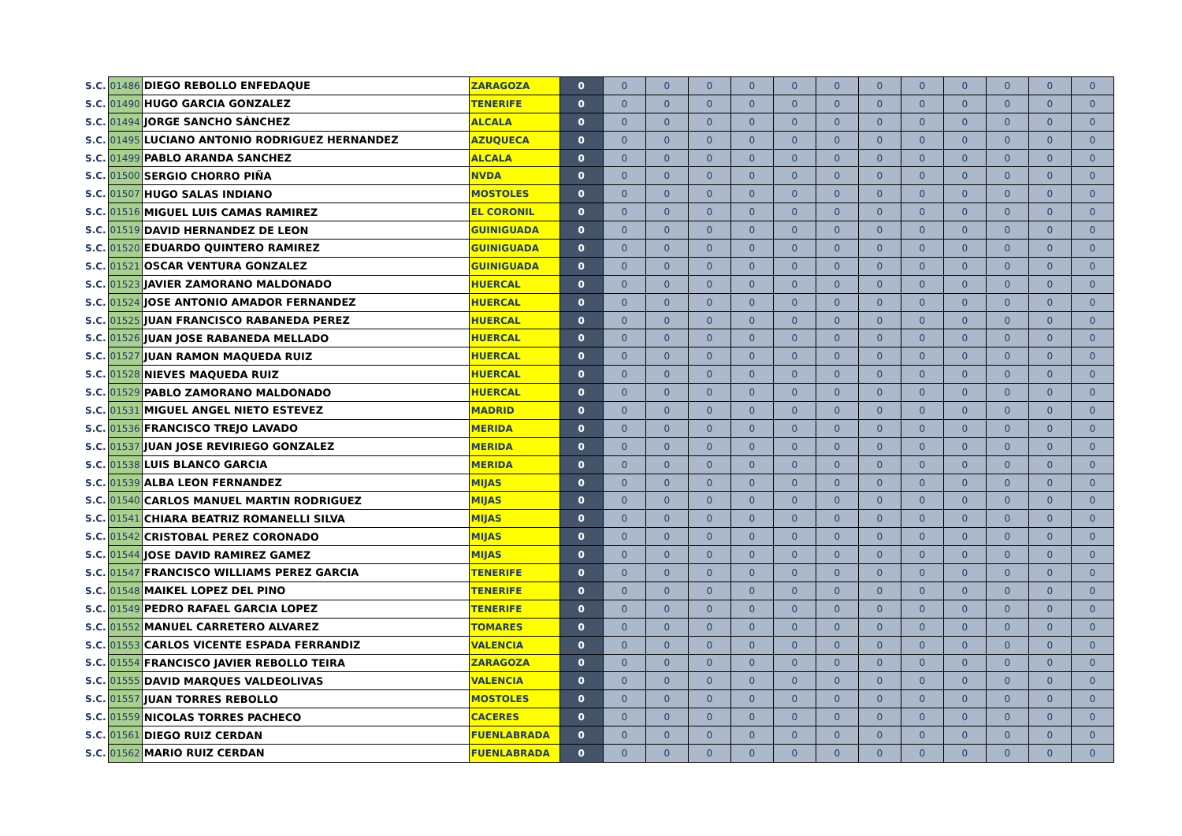| S.C. | 01486 | DIEGO REBOLLO ENFEDAQUE | ZARAGOZA | 0 | 0 | 0 | 0 | 0 | 0 | 0 | 0 | 0 | 0 | 0 | 0 | 0 |
| S.C. | 01490 | HUGO GARCIA GONZALEZ | TENERIFE | 0 | 0 | 0 | 0 | 0 | 0 | 0 | 0 | 0 | 0 | 0 | 0 | 0 |
| S.C. | 01494 | JORGE SANCHO SÁNCHEZ | ALCALA | 0 | 0 | 0 | 0 | 0 | 0 | 0 | 0 | 0 | 0 | 0 | 0 | 0 |
| S.C. | 01495 | LUCIANO ANTONIO RODRIGUEZ HERNANDEZ | AZUQUECA | 0 | 0 | 0 | 0 | 0 | 0 | 0 | 0 | 0 | 0 | 0 | 0 | 0 |
| S.C. | 01499 | PABLO ARANDA SANCHEZ | ALCALA | 0 | 0 | 0 | 0 | 0 | 0 | 0 | 0 | 0 | 0 | 0 | 0 | 0 |
| S.C. | 01500 | SERGIO CHORRO PIÑA | NVDA | 0 | 0 | 0 | 0 | 0 | 0 | 0 | 0 | 0 | 0 | 0 | 0 | 0 |
| S.C. | 01507 | HUGO SALAS INDIANO | MOSTOLES | 0 | 0 | 0 | 0 | 0 | 0 | 0 | 0 | 0 | 0 | 0 | 0 | 0 |
| S.C. | 01516 | MIGUEL LUIS CAMAS RAMIREZ | EL CORONIL | 0 | 0 | 0 | 0 | 0 | 0 | 0 | 0 | 0 | 0 | 0 | 0 | 0 |
| S.C. | 01519 | DAVID HERNANDEZ DE LEON | GUINIGUADA | 0 | 0 | 0 | 0 | 0 | 0 | 0 | 0 | 0 | 0 | 0 | 0 | 0 |
| S.C. | 01520 | EDUARDO QUINTERO RAMIREZ | GUINIGUADA | 0 | 0 | 0 | 0 | 0 | 0 | 0 | 0 | 0 | 0 | 0 | 0 | 0 |
| S.C. | 01521 | OSCAR VENTURA GONZALEZ | GUINIGUADA | 0 | 0 | 0 | 0 | 0 | 0 | 0 | 0 | 0 | 0 | 0 | 0 | 0 |
| S.C. | 01523 | JAVIER ZAMORANO MALDONADO | HUERCAL | 0 | 0 | 0 | 0 | 0 | 0 | 0 | 0 | 0 | 0 | 0 | 0 | 0 |
| S.C. | 01524 | JOSE ANTONIO AMADOR FERNANDEZ | HUERCAL | 0 | 0 | 0 | 0 | 0 | 0 | 0 | 0 | 0 | 0 | 0 | 0 | 0 |
| S.C. | 01525 | JUAN FRANCISCO RABANEDA PEREZ | HUERCAL | 0 | 0 | 0 | 0 | 0 | 0 | 0 | 0 | 0 | 0 | 0 | 0 | 0 |
| S.C. | 01526 | JUAN JOSE RABANEDA MELLADO | HUERCAL | 0 | 0 | 0 | 0 | 0 | 0 | 0 | 0 | 0 | 0 | 0 | 0 | 0 |
| S.C. | 01527 | JUAN RAMON MAQUEDA RUIZ | HUERCAL | 0 | 0 | 0 | 0 | 0 | 0 | 0 | 0 | 0 | 0 | 0 | 0 | 0 |
| S.C. | 01528 | NIEVES MAQUEDA RUIZ | HUERCAL | 0 | 0 | 0 | 0 | 0 | 0 | 0 | 0 | 0 | 0 | 0 | 0 | 0 |
| S.C. | 01529 | PABLO ZAMORANO MALDONADO | HUERCAL | 0 | 0 | 0 | 0 | 0 | 0 | 0 | 0 | 0 | 0 | 0 | 0 | 0 |
| S.C. | 01531 | MIGUEL ANGEL NIETO ESTEVEZ | MADRID | 0 | 0 | 0 | 0 | 0 | 0 | 0 | 0 | 0 | 0 | 0 | 0 | 0 |
| S.C. | 01536 | FRANCISCO TREJO LAVADO | MERIDA | 0 | 0 | 0 | 0 | 0 | 0 | 0 | 0 | 0 | 0 | 0 | 0 | 0 |
| S.C. | 01537 | JUAN JOSE REVIRIEGO GONZALEZ | MERIDA | 0 | 0 | 0 | 0 | 0 | 0 | 0 | 0 | 0 | 0 | 0 | 0 | 0 |
| S.C. | 01538 | LUIS BLANCO GARCIA | MERIDA | 0 | 0 | 0 | 0 | 0 | 0 | 0 | 0 | 0 | 0 | 0 | 0 | 0 |
| S.C. | 01539 | ALBA LEON FERNANDEZ | MIJAS | 0 | 0 | 0 | 0 | 0 | 0 | 0 | 0 | 0 | 0 | 0 | 0 | 0 |
| S.C. | 01540 | CARLOS MANUEL MARTIN RODRIGUEZ | MIJAS | 0 | 0 | 0 | 0 | 0 | 0 | 0 | 0 | 0 | 0 | 0 | 0 | 0 |
| S.C. | 01541 | CHIARA BEATRIZ ROMANELLI SILVA | MIJAS | 0 | 0 | 0 | 0 | 0 | 0 | 0 | 0 | 0 | 0 | 0 | 0 | 0 |
| S.C. | 01542 | CRISTOBAL PEREZ CORONADO | MIJAS | 0 | 0 | 0 | 0 | 0 | 0 | 0 | 0 | 0 | 0 | 0 | 0 | 0 |
| S.C. | 01544 | JOSE DAVID RAMIREZ GAMEZ | MIJAS | 0 | 0 | 0 | 0 | 0 | 0 | 0 | 0 | 0 | 0 | 0 | 0 | 0 |
| S.C. | 01547 | FRANCISCO WILLIAMS PEREZ GARCIA | TENERIFE | 0 | 0 | 0 | 0 | 0 | 0 | 0 | 0 | 0 | 0 | 0 | 0 | 0 |
| S.C. | 01548 | MAIKEL LOPEZ DEL PINO | TENERIFE | 0 | 0 | 0 | 0 | 0 | 0 | 0 | 0 | 0 | 0 | 0 | 0 | 0 |
| S.C. | 01549 | PEDRO RAFAEL GARCIA LOPEZ | TENERIFE | 0 | 0 | 0 | 0 | 0 | 0 | 0 | 0 | 0 | 0 | 0 | 0 | 0 |
| S.C. | 01552 | MANUEL CARRETERO ALVAREZ | TOMARES | 0 | 0 | 0 | 0 | 0 | 0 | 0 | 0 | 0 | 0 | 0 | 0 | 0 |
| S.C. | 01553 | CARLOS VICENTE ESPADA FERRANDIZ | VALENCIA | 0 | 0 | 0 | 0 | 0 | 0 | 0 | 0 | 0 | 0 | 0 | 0 | 0 |
| S.C. | 01554 | FRANCISCO JAVIER REBOLLO TEIRA | ZARAGOZA | 0 | 0 | 0 | 0 | 0 | 0 | 0 | 0 | 0 | 0 | 0 | 0 | 0 |
| S.C. | 01555 | DAVID MARQUES VALDEOLIVAS | VALENCIA | 0 | 0 | 0 | 0 | 0 | 0 | 0 | 0 | 0 | 0 | 0 | 0 | 0 |
| S.C. | 01557 | JUAN TORRES REBOLLO | MOSTOLES | 0 | 0 | 0 | 0 | 0 | 0 | 0 | 0 | 0 | 0 | 0 | 0 | 0 |
| S.C. | 01559 | NICOLAS TORRES PACHECO | CACERES | 0 | 0 | 0 | 0 | 0 | 0 | 0 | 0 | 0 | 0 | 0 | 0 | 0 |
| S.C. | 01561 | DIEGO RUIZ CERDAN | FUENLABRADA | 0 | 0 | 0 | 0 | 0 | 0 | 0 | 0 | 0 | 0 | 0 | 0 | 0 |
| S.C. | 01562 | MARIO RUIZ CERDAN | FUENLABRADA | 0 | 0 | 0 | 0 | 0 | 0 | 0 | 0 | 0 | 0 | 0 | 0 | 0 |